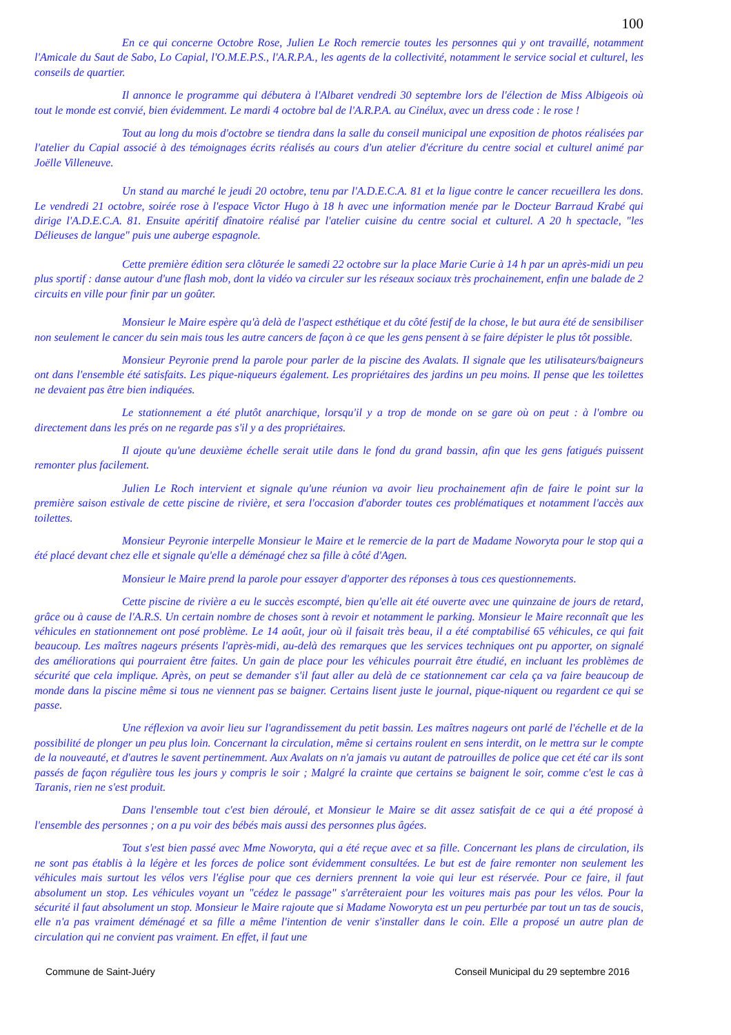100
En ce qui concerne Octobre Rose, Julien Le Roch remercie toutes les personnes qui y ont travaillé, notamment l'Amicale du Saut de Sabo, Lo Capial, l'O.M.E.P.S., l'A.R.P.A., les agents de la collectivité, notamment le service social et culturel, les conseils de quartier.
Il annonce le programme qui débutera à l'Albaret vendredi 30 septembre lors de l'élection de Miss Albigeois où tout le monde est convié, bien évidemment. Le mardi 4 octobre bal de l'A.R.P.A. au Cinélux, avec un dress code : le rose !
Tout au long du mois d'octobre se tiendra dans la salle du conseil municipal une exposition de photos réalisées par l'atelier du Capial associé à des témoignages écrits réalisés au cours d'un atelier d'écriture du centre social et culturel animé par Joëlle Villeneuve.
Un stand au marché le jeudi 20 octobre, tenu par l'A.D.E.C.A. 81 et la ligue contre le cancer recueillera les dons. Le vendredi 21 octobre, soirée rose à l'espace Victor Hugo à 18 h avec une information menée par le Docteur Barraud Krabé qui dirige l'A.D.E.C.A. 81. Ensuite apéritif dînatoire réalisé par l'atelier cuisine du centre social et culturel. A 20 h spectacle, "les Délieuses de langue" puis une auberge espagnole.
Cette première édition sera clôturée le samedi 22 octobre sur la place Marie Curie à 14 h par un après-midi un peu plus sportif : danse autour d'une flash mob, dont la vidéo va circuler sur les réseaux sociaux très prochainement, enfin une balade de 2 circuits en ville pour finir par un goûter.
Monsieur le Maire espère qu'à delà de l'aspect esthétique et du côté festif de la chose, le but aura été de sensibiliser non seulement le cancer du sein mais tous les autre cancers de façon à ce que les gens pensent à se faire dépister le plus tôt possible.
Monsieur Peyronie prend la parole pour parler de la piscine des Avalats. Il signale que les utilisateurs/baigneurs ont dans l'ensemble été satisfaits. Les pique-niqueurs également. Les propriétaires des jardins un peu moins. Il pense que les toilettes ne devaient pas être bien indiquées.
Le stationnement a été plutôt anarchique, lorsqu'il y a trop de monde on se gare où on peut : à l'ombre ou directement dans les prés on ne regarde pas s'il y a des propriétaires.
Il ajoute qu'une deuxième échelle serait utile dans le fond du grand bassin, afin que les gens fatigués puissent remonter plus facilement.
Julien Le Roch intervient et signale qu'une réunion va avoir lieu prochainement afin de faire le point sur la première saison estivale de cette piscine de rivière, et sera l'occasion d'aborder toutes ces problématiques et notamment l'accès aux toilettes.
Monsieur Peyronie interpelle Monsieur le Maire et le remercie de la part de Madame Noworyta pour le stop qui a été placé devant chez elle et signale qu'elle a déménagé chez sa fille à côté d'Agen.
Monsieur le Maire prend la parole pour essayer d'apporter des réponses à tous ces questionnements.
Cette piscine de rivière a eu le succès escompté, bien qu'elle ait été ouverte avec une quinzaine de jours de retard, grâce ou à cause de l'A.R.S. Un certain nombre de choses sont à revoir et notamment le parking. Monsieur le Maire reconnaît que les véhicules en stationnement ont posé problème. Le 14 août, jour où il faisait très beau, il a été comptabilisé 65 véhicules, ce qui fait beaucoup. Les maîtres nageurs présents l'après-midi, au-delà des remarques que les services techniques ont pu apporter, on signalé des améliorations qui pourraient être faites. Un gain de place pour les véhicules pourrait être étudié, en incluant les problèmes de sécurité que cela implique. Après, on peut se demander s'il faut aller au delà de ce stationnement car cela ça va faire beaucoup de monde dans la piscine même si tous ne viennent pas se baigner. Certains lisent juste le journal, pique-niquent ou regardent ce qui se passe.
Une réflexion va avoir lieu sur l'agrandissement du petit bassin. Les maîtres nageurs ont parlé de l'échelle et de la possibilité de plonger un peu plus loin. Concernant la circulation, même si certains roulent en sens interdit, on le mettra sur le compte de la nouveauté, et d'autres le savent pertinemment. Aux Avalats on n'a jamais vu autant de patrouilles de police que cet été car ils sont passés de façon régulière tous les jours y compris le soir ; Malgré la crainte que certains se baignent le soir, comme c'est le cas à Taranis, rien ne s'est produit.
Dans l'ensemble tout c'est bien déroulé, et Monsieur le Maire se dit assez satisfait de ce qui a été proposé à l'ensemble des personnes ; on a pu voir des bébés mais aussi des personnes plus âgées.
Tout s'est bien passé avec Mme Noworyta, qui a été reçue avec et sa fille. Concernant les plans de circulation, ils ne sont pas établis à la légère et les forces de police sont évidemment consultées. Le but est de faire remonter non seulement les véhicules mais surtout les vélos vers l'église pour que ces derniers prennent la voie qui leur est réservée. Pour ce faire, il faut absolument un stop. Les véhicules voyant un "cédez le passage" s'arrêteraient pour les voitures mais pas pour les vélos. Pour la sécurité il faut absolument un stop. Monsieur le Maire rajoute que si Madame Noworyta est un peu perturbée par tout un tas de soucis, elle n'a pas vraiment déménagé et sa fille a même l'intention de venir s'installer dans le coin. Elle a proposé un autre plan de circulation qui ne convient pas vraiment. En effet, il faut une
Commune de Saint-Juéry Conseil Municipal du 29 septembre 2016